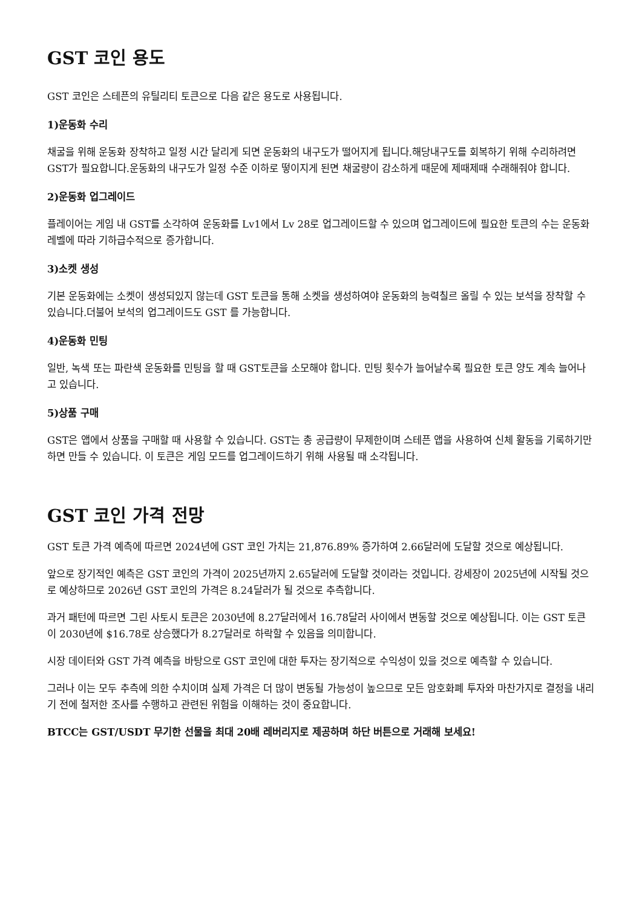GST 코인 용도
GST 코인은 스테픈의 유틸리티 토큰으로 다음 같은 용도로 사용됩니다.
1)운동화 수리
채굴을 위해 운동화 장착하고 일정 시간 달리게 되면 운동화의 내구도가 떨어지게 됩니다.해당내구도를 회복하기 위해 수리하려면 GST가 필요합니다.운동화의 내구도가 일정 수준 이하로 떻이지게 된면 채굴량이 감소하게 때문에 제때제때 수래해줘야 합니다.
2)운동화 업그레이드
플레이어는 게임 내 GST를 소각하여 운동화를 Lv1에서 Lv 28로 업그레이드할 수 있으며 업그레이드에 필요한 토큰의 수는 운동화 레벨에 따라 기하급수적으로 증가합니다.
3)소켓 생성
기본 운동화에는 소켓이 생성되있지 않는데 GST 토큰을 통해 소켓을 생성하여야 운동화의 능력칠르 올릴 수 있는 보석을 장착할 수 있습니다.더불어 보석의 업그레이드도 GST 를 가능합니다.
4)운동화 민팅
일반, 녹색 또는 파란색 운동화를 민팅을 할 때 GST토큰을 소모해야 합니다. 민팅 횟수가 늘어날수록 필요한 토큰 양도 계속 늘어나고 있습니다.
5)상품 구매
GST은 앱에서 상품을 구매할 때 사용할 수 있습니다. GST는 총 공급량이 무제한이며 스테픈 앱을 사용하여 신체 활동을 기록하기만 하면 만들 수 있습니다. 이 토큰은 게임 모드를 업그레이드하기 위해 사용될 때 소각됩니다.
GST 코인 가격 전망
GST 토큰 가격 예측에 따르면 2024년에 GST 코인 가치는 21,876.89% 증가하여 2.66달러에 도달할 것으로 예상됩니다.
앞으로 장기적인 예측은 GST 코인의 가격이 2025년까지 2.65달러에 도달할 것이라는 것입니다. 강세장이 2025년에 시작될 것으로 예상하므로 2026년 GST 코인의 가격은 8.24달러가 될 것으로 추측합니다.
과거 패턴에 따르면 그린 사토시 토큰은 2030년에 8.27달러에서 16.78달러 사이에서 변동할 것으로 예상됩니다. 이는 GST 토큰이 2030년에 $16.78로 상승했다가 8.27달러로 하락할 수 있음을 의미합니다.
시장 데이터와 GST 가격 예측을 바탕으로 GST 코인에 대한 투자는 장기적으로 수익성이 있을 것으로 예측할 수 있습니다.
그러나 이는 모두 추측에 의한 수치이며 실제 가격은 더 많이 변동될 가능성이 높으므로 모든 암호화폐 투자와 마찬가지로 결정을 내리기 전에 철저한 조사를 수행하고 관련된 위험을 이해하는 것이 중요합니다.
BTCC는 GST/USDT 무기한 선물을 최대 20배 레버리지로 제공하며 하단 버튼으로 거래해 보세요!